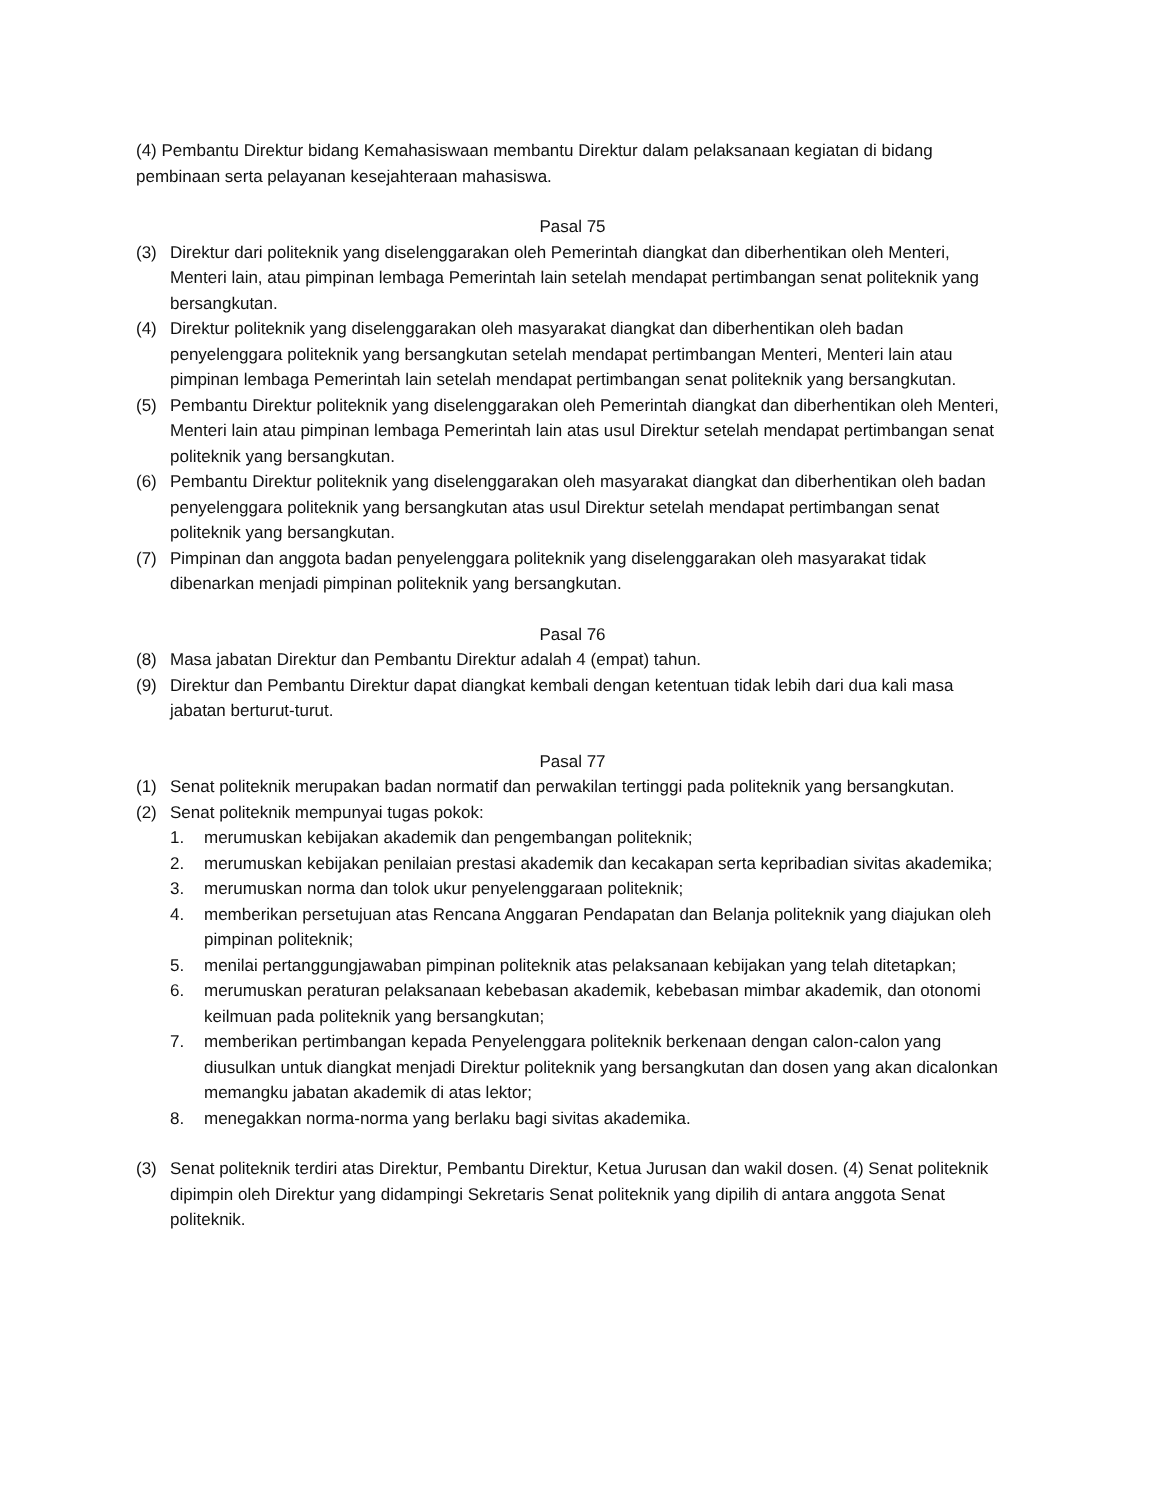(4) Pembantu Direktur bidang Kemahasiswaan membantu Direktur dalam pelaksanaan kegiatan di bidang pembinaan serta pelayanan kesejahteraan mahasiswa.
Pasal 75
(3) Direktur dari politeknik yang diselenggarakan oleh Pemerintah diangkat dan diberhentikan oleh Menteri, Menteri lain, atau pimpinan lembaga Pemerintah lain setelah mendapat pertimbangan senat politeknik yang bersangkutan.
(4) Direktur politeknik yang diselenggarakan oleh masyarakat diangkat dan diberhentikan oleh badan penyelenggara politeknik yang bersangkutan setelah mendapat pertimbangan Menteri, Menteri lain atau pimpinan lembaga Pemerintah lain setelah mendapat pertimbangan senat politeknik yang bersangkutan.
(5) Pembantu Direktur politeknik yang diselenggarakan oleh Pemerintah diangkat dan diberhentikan oleh Menteri, Menteri lain atau pimpinan lembaga Pemerintah lain atas usul Direktur setelah mendapat pertimbangan senat politeknik yang bersangkutan.
(6) Pembantu Direktur politeknik yang diselenggarakan oleh masyarakat diangkat dan diberhentikan oleh badan penyelenggara politeknik yang bersangkutan atas usul Direktur setelah mendapat pertimbangan senat politeknik yang bersangkutan.
(7) Pimpinan dan anggota badan penyelenggara politeknik yang diselenggarakan oleh masyarakat tidak dibenarkan menjadi pimpinan politeknik yang bersangkutan.
Pasal 76
(8) Masa jabatan Direktur dan Pembantu Direktur adalah 4 (empat) tahun.
(9) Direktur dan Pembantu Direktur dapat diangkat kembali dengan ketentuan tidak lebih dari dua kali masa jabatan berturut-turut.
Pasal 77
(1) Senat politeknik merupakan badan normatif dan perwakilan tertinggi pada politeknik yang bersangkutan.
(2) Senat politeknik mempunyai tugas pokok:
1. merumuskan kebijakan akademik dan pengembangan politeknik;
2. merumuskan kebijakan penilaian prestasi akademik dan kecakapan serta kepribadian sivitas akademika;
3. merumuskan norma dan tolok ukur penyelenggaraan politeknik;
4. memberikan persetujuan atas Rencana Anggaran Pendapatan dan Belanja politeknik yang diajukan oleh pimpinan politeknik;
5. menilai pertanggungjawaban pimpinan politeknik atas pelaksanaan kebijakan yang telah ditetapkan;
6. merumuskan peraturan pelaksanaan kebebasan akademik, kebebasan mimbar akademik, dan otonomi keilmuan pada politeknik yang bersangkutan;
7. memberikan pertimbangan kepada Penyelenggara politeknik berkenaan dengan calon-calon yang diusulkan untuk diangkat menjadi Direktur politeknik yang bersangkutan dan dosen yang akan dicalonkan memangku jabatan akademik di atas lektor;
8. menegakkan norma-norma yang berlaku bagi sivitas akademika.
(3) Senat politeknik terdiri atas Direktur, Pembantu Direktur, Ketua Jurusan dan wakil dosen. (4) Senat politeknik dipimpin oleh Direktur yang didampingi Sekretaris Senat politeknik yang dipilih di antara anggota Senat politeknik.